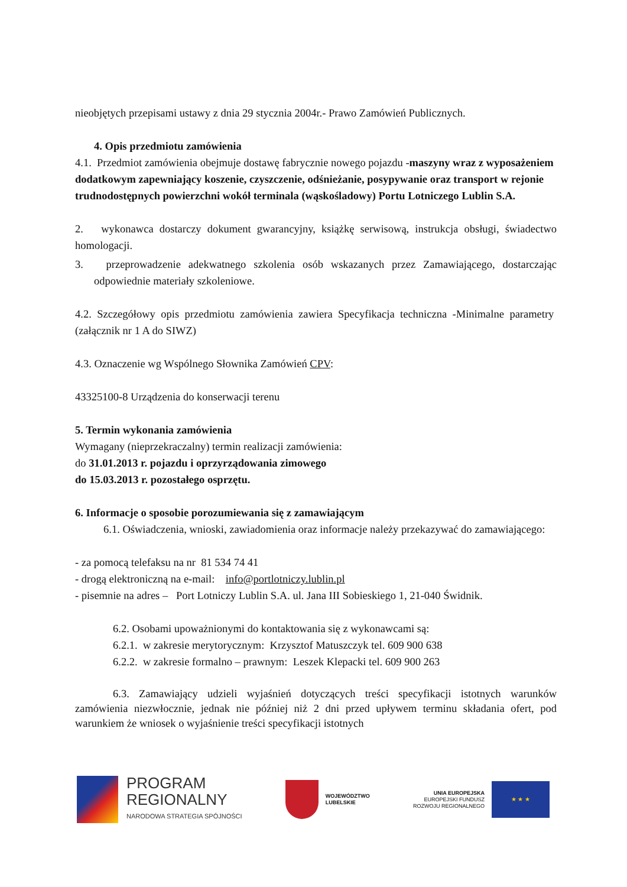nieobjętych przepisami ustawy z dnia 29 stycznia 2004r.- Prawo Zamówień Publicznych.
4. Opis przedmiotu zamówienia
4.1. Przedmiot zamówienia obejmuje dostawę fabrycznie nowego pojazdu -maszyny wraz z wyposażeniem dodatkowym zapewniający koszenie, czyszczenie, odśnieżanie, posypywanie oraz transport w rejonie trudnodostępnych powierzchni wokół terminala (wąskośladowy) Portu Lotniczego Lublin S.A.
2. wykonawca dostarczy dokument gwarancyjny, książkę serwisową, instrukcja obsługi, świadectwo homologacji.
3. przeprowadzenie adekwatnego szkolenia osób wskazanych przez Zamawiającego, dostarczając odpowiednie materiały szkoleniowe.
4.2. Szczegółowy opis przedmiotu zamówienia zawiera Specyfikacja techniczna -Minimalne parametry (załącznik nr 1 A do SIWZ)
4.3. Oznaczenie wg Wspólnego Słownika Zamówień CPV:
43325100-8 Urządzenia do konserwacji terenu
5. Termin wykonania zamówienia
Wymagany (nieprzekraczalny) termin realizacji zamówienia:
do 31.01.2013 r. pojazdu i oprzyrządowania zimowego
do 15.03.2013 r. pozostałego osprzętu.
6. Informacje o sposobie porozumiewania się z zamawiającym
6.1. Oświadczenia, wnioski, zawiadomienia oraz informacje należy przekazywać do zamawiającego:
- za pomocą telefaksu na nr 81 534 74 41
- drogą elektroniczną na e-mail: info@portlotniczy.lublin.pl
- pisemnie na adres – Port Lotniczy Lublin S.A. ul. Jana III Sobieskiego 1, 21-040 Świdnik.
6.2. Osobami upoważnionymi do kontaktowania się z wykonawcami są:
6.2.1. w zakresie merytorycznym: Krzysztof Matuszczyk tel. 609 900 638
6.2.2. w zakresie formalno – prawnym: Leszek Klepacki tel. 609 900 263
6.3. Zamawiający udzieli wyjaśnień dotyczących treści specyfikacji istotnych warunków zamówienia niezwłocznie, jednak nie później niż 2 dni przed upływem terminu składania ofert, pod warunkiem że wniosek o wyjaśnienie treści specyfikacji istotnych
PROGRAM
REGIONALNY
NARODOWA STRATEGIA SPÓJNOŚCI
WOJEWÓDZTWO
LUBELSKIE
UNIA EUROPEJSKA
EUROPEJSKI FUNDUSZ
ROZWOJU REGIONALNEGO
★ ★ ★